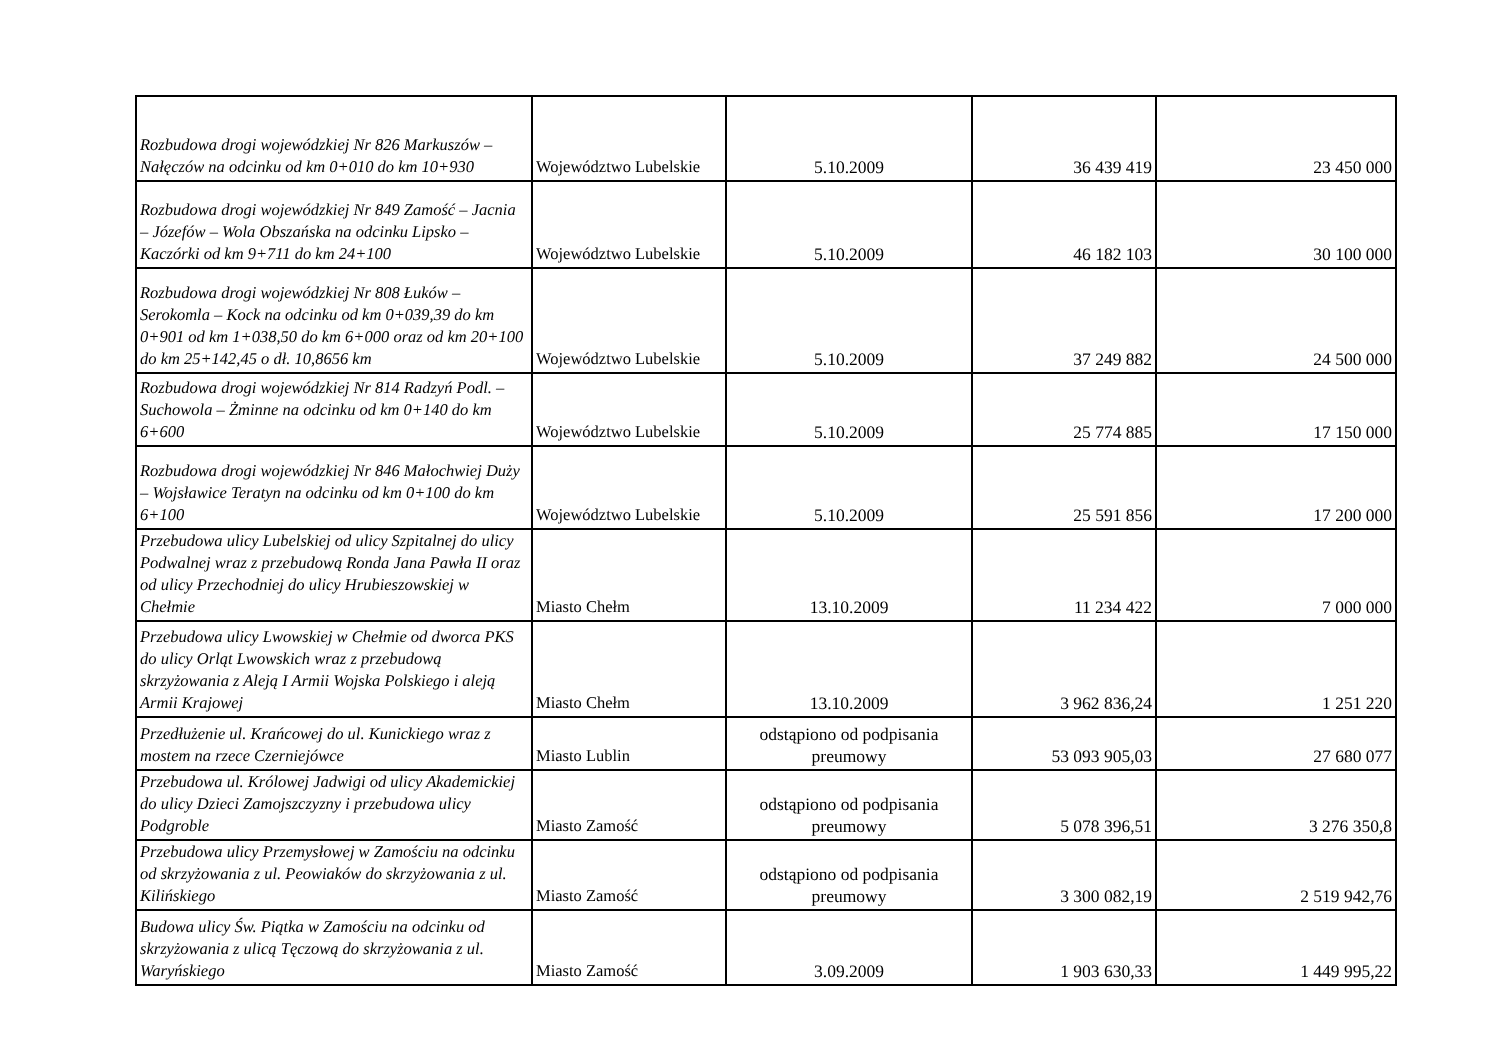| Rozbudowa drogi wojewódzkiej Nr 826 Markuszów – Nałęczów na odcinku od km 0+010 do km 10+930 | Województwo Lubelskie | 5.10.2009 | 36 439 419 | 23 450 000 |
| Rozbudowa drogi wojewódzkiej Nr 849 Zamość – Jacnia – Józefów – Wola Obszańska na odcinku Lipsko – Kaczórki od km 9+711 do km 24+100 | Województwo Lubelskie | 5.10.2009 | 46 182 103 | 30 100 000 |
| Rozbudowa drogi wojewódzkiej Nr 808 Łuków – Serokomla – Kock na odcinku od km 0+039,39 do km 0+901 od km 1+038,50 do km 6+000 oraz od km 20+100 do km 25+142,45 o dł. 10,8656 km | Województwo Lubelskie | 5.10.2009 | 37 249 882 | 24 500 000 |
| Rozbudowa drogi wojewódzkiej Nr 814 Radzyń Podl. – Suchowola – Żminne na odcinku od km 0+140 do km 6+600 | Województwo Lubelskie | 5.10.2009 | 25 774 885 | 17 150 000 |
| Rozbudowa drogi wojewódzkiej Nr 846 Małochwiej Duży – Wojsławice Teratyn na odcinku od km 0+100 do km 6+100 | Województwo Lubelskie | 5.10.2009 | 25 591 856 | 17 200 000 |
| Przebudowa ulicy Lubelskiej od ulicy Szpitalnej do ulicy Podwalnej wraz z przebudową Ronda Jana Pawła II oraz od ulicy Przechodniej do ulicy Hrubieszowskiej w Chełmie | Miasto Chełm | 13.10.2009 | 11 234 422 | 7 000 000 |
| Przebudowa ulicy Lwowskiej w Chełmie od dworca PKS do ulicy Orląt Lwowskich wraz z przebudową skrzyżowania z Aleją I Armii Wojska Polskiego i aleją Armii Krajowej | Miasto Chełm | 13.10.2009 | 3 962 836,24 | 1 251 220 |
| Przedłużenie ul. Krańcowej do ul. Kunickiego wraz z mostem na rzece Czerniejówce | Miasto Lublin | odstąpiono od podpisania preumowy | 53 093 905,03 | 27 680 077 |
| Przebudowa ul. Królowej Jadwigi od ulicy Akademickiej do ulicy Dzieci Zamojszczyzny i przebudowa ulicy Podgroble | Miasto Zamość | odstąpiono od podpisania preumowy | 5 078 396,51 | 3 276 350,8 |
| Przebudowa ulicy Przemysłowej w Zamościu na odcinku od skrzyżowania z ul. Peowiaków do skrzyżowania z ul. Kilińskiego | Miasto Zamość | odstąpiono od podpisania preumowy | 3 300 082,19 | 2 519 942,76 |
| Budowa ulicy Św. Piątka w Zamościu na odcinku od skrzyżowania z ulicą Tęczową do skrzyżowania z ul. Waryńskiego | Miasto Zamość | 3.09.2009 | 1 903 630,33 | 1 449 995,22 |